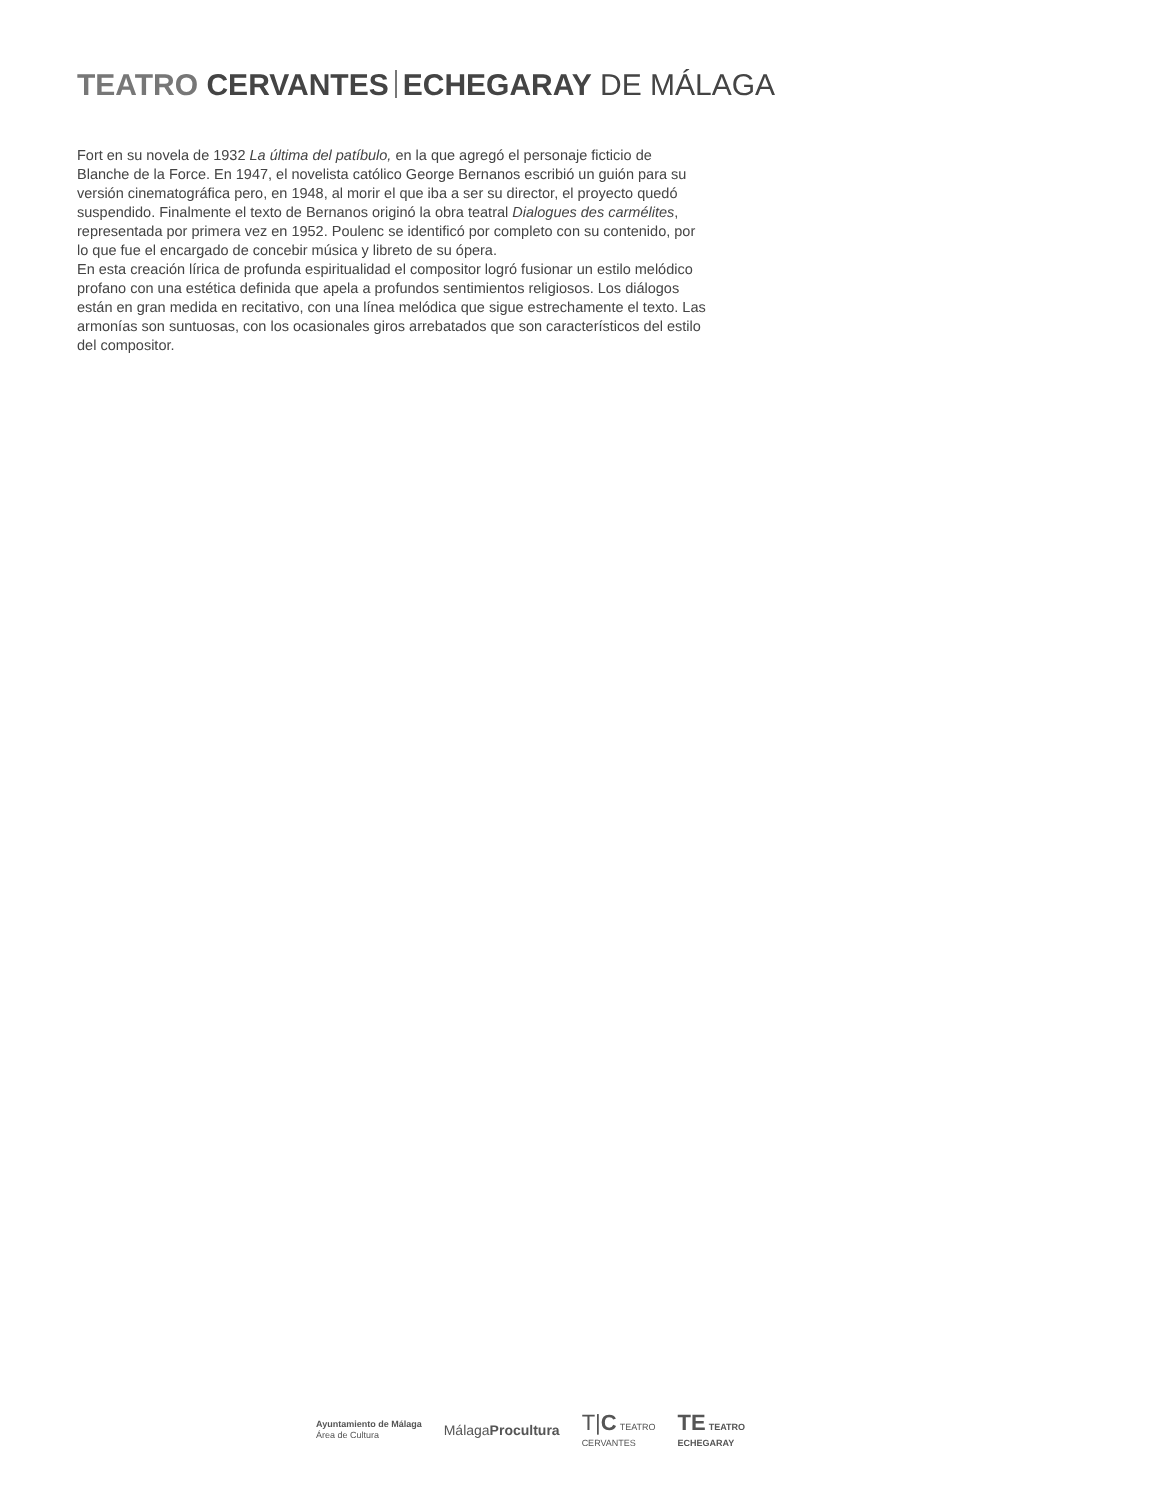TEATRO CERVANTES ECHEGARAY DE MÁLAGA
Fort en su novela de 1932 La última del patíbulo, en la que agregó el personaje ficticio de Blanche de la Force. En 1947, el novelista católico George Bernanos escribió un guión para su versión cinematográfica pero, en 1948, al morir el que iba a ser su director, el proyecto quedó suspendido. Finalmente el texto de Bernanos originó la obra teatral Dialogues des carmélites, representada por primera vez en 1952. Poulenc se identificó por completo con su contenido, por lo que fue el encargado de concebir música y libreto de su ópera.
En esta creación lírica de profunda espiritualidad el compositor logró fusionar un estilo melódico profano con una estética definida que apela a profundos sentimientos religiosos. Los diálogos están en gran medida en recitativo, con una línea melódica que sigue estrechamente el texto. Las armonías son suntuosas, con los ocasionales giros arrebatados que son característicos del estilo del compositor.
Ayuntamiento de Málaga
Área de Cultura
MálagaProcultura
T|C TEATRO
CERVANTES
TE TEATRO
ECHEGARAY